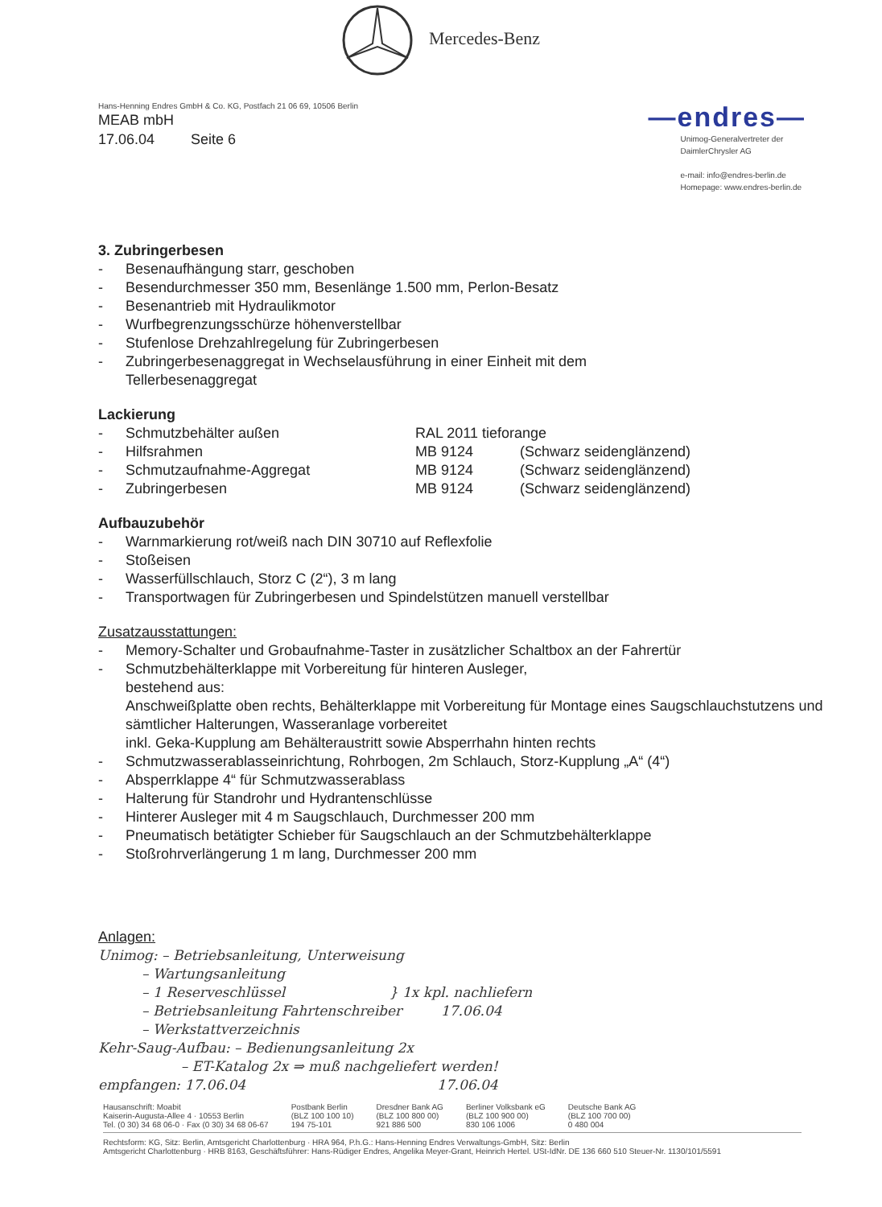Mercedes-Benz
Hans-Henning Endres GmbH & Co. KG, Postfach 21 06 69, 10506 Berlin
MEAB mbH
17.06.04 Seite 6
—endres—
Unimog-Generalvertreter der
DaimlerChrysler AG
e-mail: info@endres-berlin.de
Homepage: www.endres-berlin.de
3. Zubringerbesen
- Besenaufhängung starr, geschoben
- Besendurchmesser 350 mm, Besenlänge 1.500 mm, Perlon-Besatz
- Besenantrieb mit Hydraulikmotor
- Wurfbegrenzungsschürze höhenverstellbar
- Stufenlose Drehzahlregelung für Zubringerbesen
- Zubringerbesenaggregat in Wechselausführung in einer Einheit mit dem
Tellerbesenaggregat
Lackierung
- Schmutzbehälter außen RAL 2011 tieforange
- Hilfsrahmen MB 9124 (Schwarz seidenglänzend)
- Schmutzaufnahme-Aggregat MB 9124 (Schwarz seidenglänzend)
- Zubringerbesen MB 9124 (Schwarz seidenglänzend)
Aufbauzubehör
- Warnmarkierung rot/weiß nach DIN 30710 auf Reflexfolie
- Stoßeisen
- Wasserfüllschlauch, Storz C (2“), 3 m lang
- Transportwagen für Zubringerbesen und Spindelstützen manuell verstellbar
Zusatzausstattungen:
- Memory-Schalter und Grobaufnahme-Taster in zusätzlicher Schaltbox an der Fahrertür
- Schmutzbehälterklappe mit Vorbereitung für hinteren Ausleger,
bestehend aus:
Anschweißplatte oben rechts, Behälterklappe mit Vorbereitung für Montage eines Saugschlauchstutzens und sämtlicher Halterungen, Wasseranlage vorbereitet
inkl. Geka-Kupplung am Behälteraustritt sowie Absperrhahn hinten rechts
- Schmutzwasserablasseinrichtung, Rohrbogen, 2m Schlauch, Storz-Kupplung „A“ (4“)
- Absperrklappe 4“ für Schmutzwasserablass
- Halterung für Standrohr und Hydrantenschlüsse
- Hinterer Ausleger mit 4 m Saugschlauch, Durchmesser 200 mm
- Pneumatisch betätigter Schieber für Saugschlauch an der Schmutzbehälterklappe
- Stoßrohrverlängerung 1 m lang, Durchmesser 200 mm
Anlagen:
Unimog: – Betriebsanleitung, Unterweisung
– Wartungsanleitung
– 1 Reserveschlüssel } 1x kpl. nachliefern
– Betriebsanleitung Fahrtenschreiber 17.06.04
– Werkstattverzeichnis
Kehr-Saug-Aufbau: – Bedienungsanleitung 2x
– ET-Katalog 2x ⇒ muß nachgeliefert werden!
empfangen: 17.06.04 17.06.04
Hausanschrift: Moabit
Kaiserin-Augusta-Allee 4 · 10553 Berlin
Tel. (0 30) 34 68 06-0 · Fax (0 30) 34 68 06-67
Postbank Berlin
(BLZ 100 100 10)
194 75-101
Dresdner Bank AG
(BLZ 100 800 00)
921 886 500
Berliner Volksbank eG
(BLZ 100 900 00)
830 106 1006
Deutsche Bank AG
(BLZ 100 700 00)
0 480 004
Rechtsform: KG, Sitz: Berlin, Amtsgericht Charlottenburg · HRA 964, P.h.G.: Hans-Henning Endres Verwaltungs-GmbH, Sitz: Berlin
Amtsgericht Charlottenburg · HRB 8163, Geschäftsführer: Hans-Rüdiger Endres, Angelika Meyer-Grant, Heinrich Hertel. USt-IdNr. DE 136 660 510 Steuer-Nr. 1130/101/5591